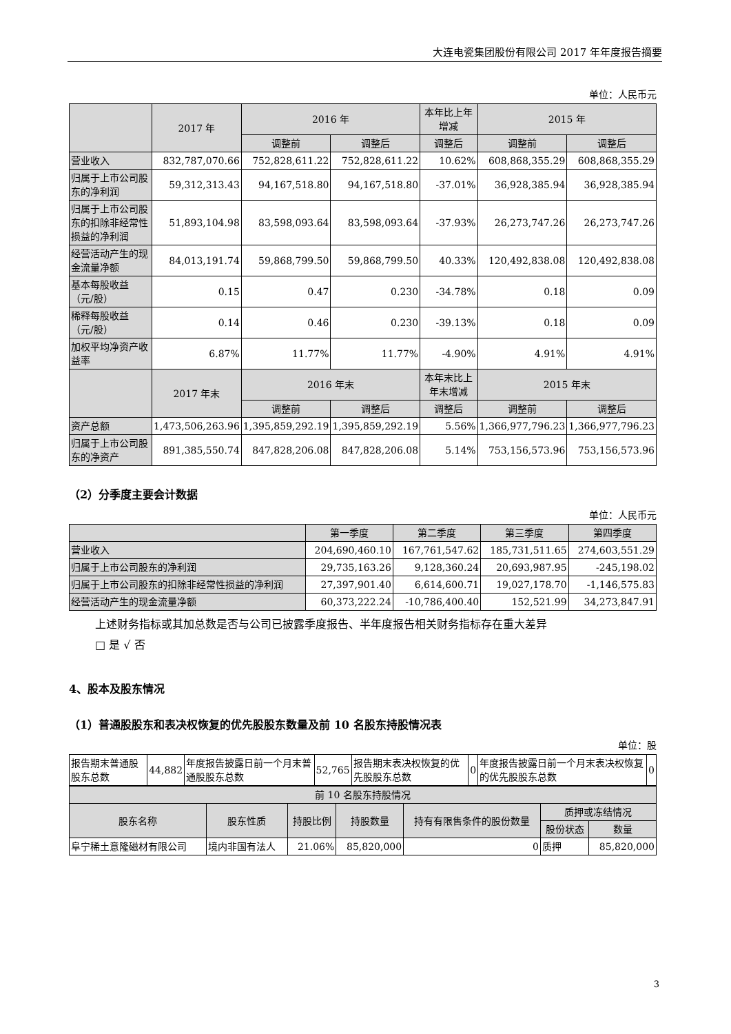大连电瓷集团股份有限公司 2017 年年度报告摘要
单位：人民币元
| | 2017 年 | 2016 年 | | 本年比上年增减 | 2015 年 | |
| --- | --- | --- | --- | --- | --- | --- |
| | | 调整前 | 调整后 | 调整后 | 调整前 | 调整后 |
| 营业收入 | 832,787,070.66 | 752,828,611.22 | 752,828,611.22 | 10.62% | 608,868,355.29 | 608,868,355.29 |
| 归属于上市公司股东的净利润 | 59,312,313.43 | 94,167,518.80 | 94,167,518.80 | -37.01% | 36,928,385.94 | 36,928,385.94 |
| 归属于上市公司股东的扣除非经常性损益的净利润 | 51,893,104.98 | 83,598,093.64 | 83,598,093.64 | -37.93% | 26,273,747.26 | 26,273,747.26 |
| 经营活动产生的现金流量净额 | 84,013,191.74 | 59,868,799.50 | 59,868,799.50 | 40.33% | 120,492,838.08 | 120,492,838.08 |
| 基本每股收益（元/股） | 0.15 | 0.47 | 0.230 | -34.78% | 0.18 | 0.09 |
| 稀释每股收益（元/股） | 0.14 | 0.46 | 0.230 | -39.13% | 0.18 | 0.09 |
| 加权平均净资产收益率 | 6.87% | 11.77% | 11.77% | -4.90% | 4.91% | 4.91% |
| | 2017 年末 | 2016 年末 | | 本年末比上年末增减 | 2015 年末 | |
| | | 调整前 | 调整后 | 调整后 | 调整前 | 调整后 |
| 资产总额 | 1,473,506,263.96 | 1,395,859,292.19 | 1,395,859,292.19 | 5.56% | 1,366,977,796.23 | 1,366,977,796.23 |
| 归属于上市公司股东的净资产 | 891,385,550.74 | 847,828,206.08 | 847,828,206.08 | 5.14% | 753,156,573.96 | 753,156,573.96 |
（2）分季度主要会计数据
单位：人民币元
| | 第一季度 | 第二季度 | 第三季度 | 第四季度 |
| --- | --- | --- | --- | --- |
| 营业收入 | 204,690,460.10 | 167,761,547.62 | 185,731,511.65 | 274,603,551.29 |
| 归属于上市公司股东的净利润 | 29,735,163.26 | 9,128,360.24 | 20,693,987.95 | -245,198.02 |
| 归属于上市公司股东的扣除非经常性损益的净利润 | 27,397,901.40 | 6,614,600.71 | 19,027,178.70 | -1,146,575.83 |
| 经营活动产生的现金流量净额 | 60,373,222.24 | -10,786,400.40 | 152,521.99 | 34,273,847.91 |
上述财务指标或其加总数是否与公司已披露季度报告、半年度报告相关财务指标存在重大差异
□ 是 √ 否
4、股本及股东情况
（1）普通股股东和表决权恢复的优先股股东数量及前 10 名股东持股情况表
单位：股
| 报告期末普通股股东总数 | 44,882 | 年度报告披露日前一个月末普通股股东总数 | 52,765 | 报告期末表决权恢复的优先股股东总数 | 0 | 年度报告披露日前一个月末表决权恢复的优先股股东总数 | 0 |
| 前 10 名股东持股情况 | | | | | | |
| --- | --- | --- | --- | --- | --- | --- |
| 股东名称 | 股东性质 | 持股比例 | 持股数量 | 持有有限售条件的股份数量 | 质押或冻结情况 | |
| | | | | | 股份状态 | 数量 |
| 阜宁稀土意隆磁材有限公司 | 境内非国有法人 | 21.06% | 85,820,000 | 0 | 质押 | 85,820,000 |
3